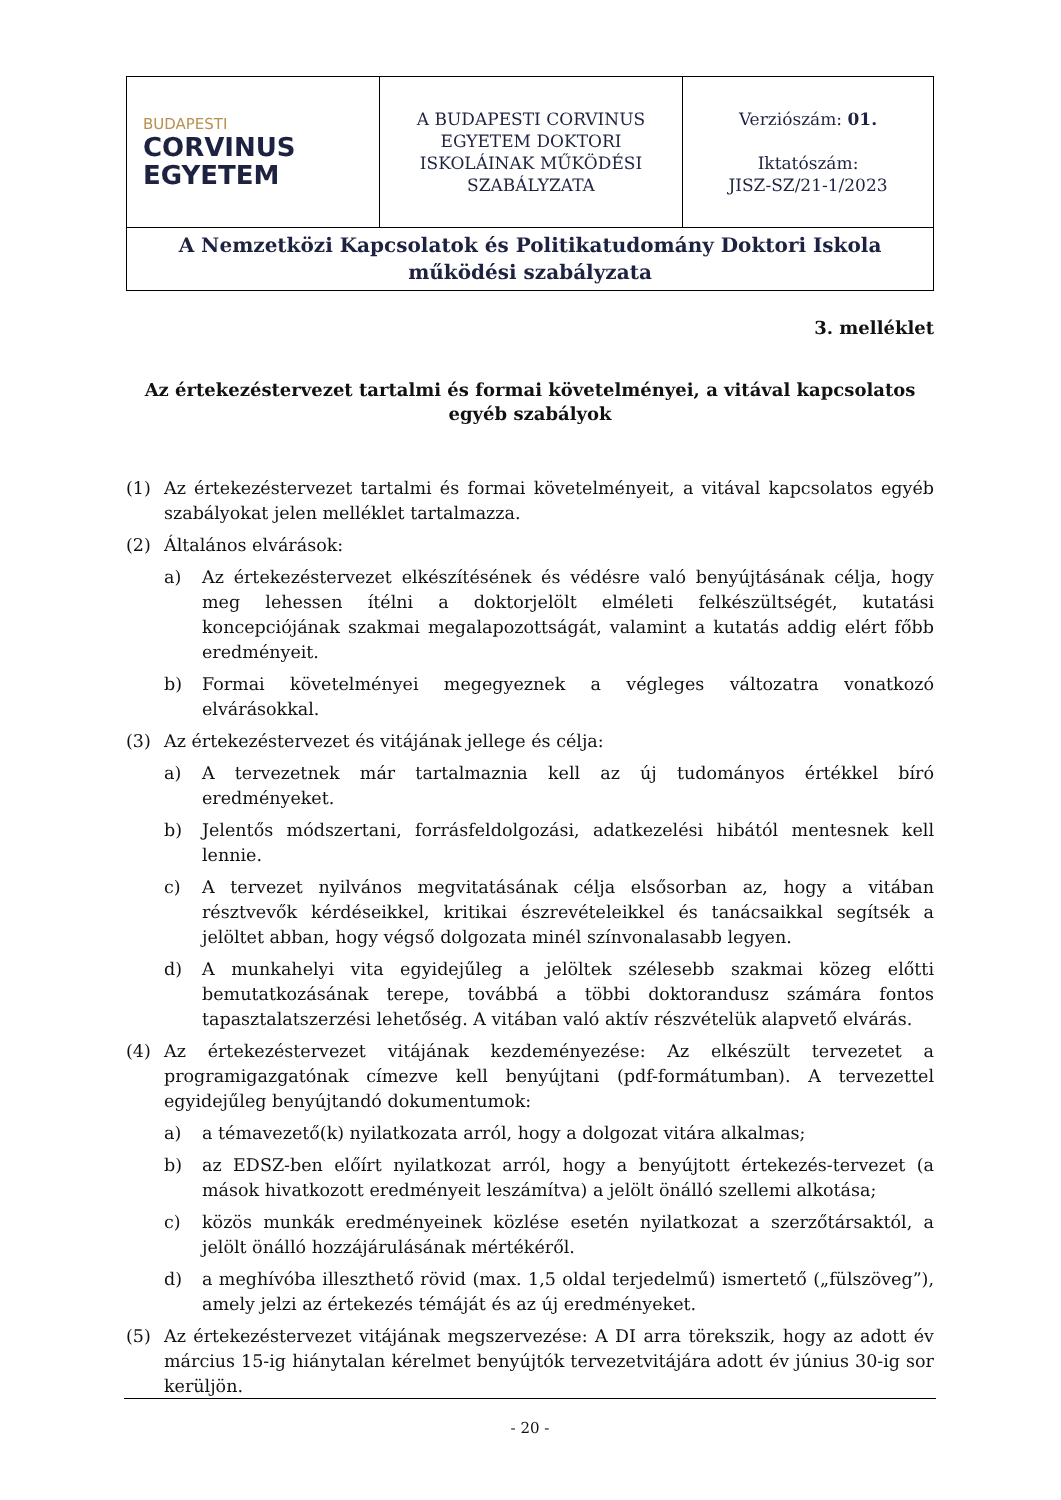| BUDAPESTI CORVINUS EGYETEM | A BUDAPESTI CORVINUS EGYETEM DOKTORI ISKOLÁINAK MŰKÖDÉSI SZABÁLYZATA | Verziószám: 01. Iktatószám: JISZ-SZ/21-1/2023 |
| A Nemzetközi Kapcsolatok és Politikatudomány Doktori Iskola működési szabályzata | | |
3. melléklet
Az értekezéstervezet tartalmi és formai követelményei, a vitával kapcsolatos egyéb szabályok
(1) Az értekezéstervezet tartalmi és formai követelményeit, a vitával kapcsolatos egyéb szabályokat jelen melléklet tartalmazza.
(2) Általános elvárások:
a) Az értekezéstervezet elkészítésének és védésre való benyújtásának célja, hogy meg lehessen ítélni a doktorjelölt elméleti felkészültségét, kutatási koncepciójának szakmai megalapozottságát, valamint a kutatás addig elért főbb eredményeit.
b) Formai követelményei megegyeznek a végleges változatra vonatkozó elvárásokkal.
(3) Az értekezéstervezet és vitájának jellege és célja:
a) A tervezetnek már tartalmaznia kell az új tudományos értékkel bíró eredményeket.
b) Jelentős módszertani, forrásfeldolgozási, adatkezelési hibától mentesnek kell lennie.
c) A tervezet nyilvános megvitatásának célja elsősorban az, hogy a vitában résztvevők kérdéseikkel, kritikai észrevételeikkel és tanácsaikkal segítsék a jelöltet abban, hogy végső dolgozata minél színvonalasabb legyen.
d) A munkahelyi vita egyidejűleg a jelöltek szélesebb szakmai közeg előtti bemutatkozásának terepe, továbbá a többi doktorandusz számára fontos tapasztalatszerzési lehetőség. A vitában való aktív részvételük alapvető elvárás.
(4) Az értekezéstervezet vitájának kezdeményezése: Az elkészült tervezetet a programigazgatónak címezve kell benyújtani (pdf-formátumban). A tervezettel egyidejűleg benyújtandó dokumentumok:
a) a témavezető(k) nyilatkozata arról, hogy a dolgozat vitára alkalmas;
b) az EDSZ-ben előírt nyilatkozat arról, hogy a benyújtott értekezés-tervezet (a mások hivatkozott eredményeit leszámítva) a jelölt önálló szellemi alkotása;
c) közös munkák eredményeinek közlése esetén nyilatkozat a szerzőtársaktól, a jelölt önálló hozzájárulásának mértékéről.
d) a meghívóba illeszthető rövid (max. 1,5 oldal terjedelmű) ismertető („fülszöveg”), amely jelzi az értekezés témáját és az új eredményeket.
(5) Az értekezéstervezet vitájának megszervezése: A DI arra törekszik, hogy az adott év március 15-ig hiánytalan kérelmet benyújtók tervezetvitájára adott év június 30-ig sor kerüljön.
- 20 -